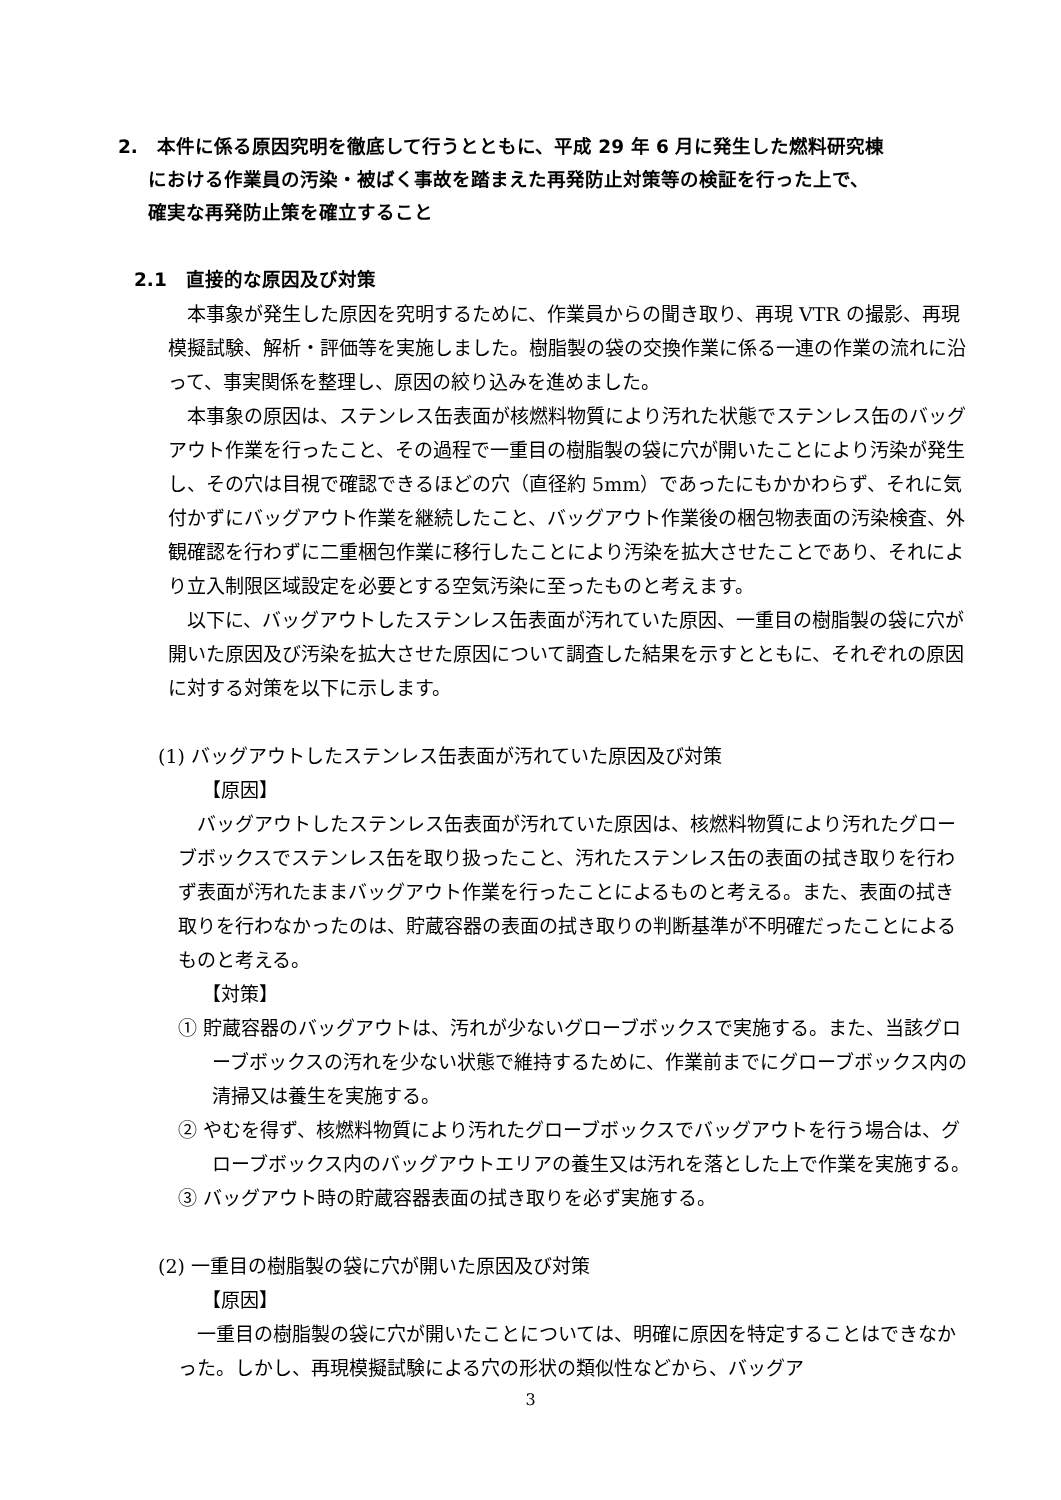2.　本件に係る原因究明を徹底して行うとともに、平成 29 年 6 月に発生した燃料研究棟
における作業員の汚染・被ばく事故を踏まえた再発防止対策等の検証を行った上で、
確実な再発防止策を確立すること
2.1　直接的な原因及び対策
本事象が発生した原因を究明するために、作業員からの聞き取り、再現 VTR の撮影、再現模擬試験、解析・評価等を実施しました。樹脂製の袋の交換作業に係る一連の作業の流れに沿って、事実関係を整理し、原因の絞り込みを進めました。
本事象の原因は、ステンレス缶表面が核燃料物質により汚れた状態でステンレス缶のバッグアウト作業を行ったこと、その過程で一重目の樹脂製の袋に穴が開いたことにより汚染が発生し、その穴は目視で確認できるほどの穴（直径約 5mm）であったにもかかわらず、それに気付かずにバッグアウト作業を継続したこと、バッグアウト作業後の梱包物表面の汚染検査、外観確認を行わずに二重梱包作業に移行したことにより汚染を拡大させたことであり、それにより立入制限区域設定を必要とする空気汚染に至ったものと考えます。
以下に、バッグアウトしたステンレス缶表面が汚れていた原因、一重目の樹脂製の袋に穴が開いた原因及び汚染を拡大させた原因について調査した結果を示すとともに、それぞれの原因に対する対策を以下に示します。
(1) バッグアウトしたステンレス缶表面が汚れていた原因及び対策
【原因】
バッグアウトしたステンレス缶表面が汚れていた原因は、核燃料物質により汚れたグローブボックスでステンレス缶を取り扱ったこと、汚れたステンレス缶の表面の拭き取りを行わず表面が汚れたままバッグアウト作業を行ったことによるものと考える。また、表面の拭き取りを行わなかったのは、貯蔵容器の表面の拭き取りの判断基準が不明確だったことによるものと考える。
【対策】
① 貯蔵容器のバッグアウトは、汚れが少ないグローブボックスで実施する。また、当該グローブボックスの汚れを少ない状態で維持するために、作業前までにグローブボックス内の清掃又は養生を実施する。
② やむを得ず、核燃料物質により汚れたグローブボックスでバッグアウトを行う場合は、グローブボックス内のバッグアウトエリアの養生又は汚れを落とした上で作業を実施する。
③ バッグアウト時の貯蔵容器表面の拭き取りを必ず実施する。
(2) 一重目の樹脂製の袋に穴が開いた原因及び対策
【原因】
一重目の樹脂製の袋に穴が開いたことについては、明確に原因を特定することはできなかった。しかし、再現模擬試験による穴の形状の類似性などから、バッグア
3